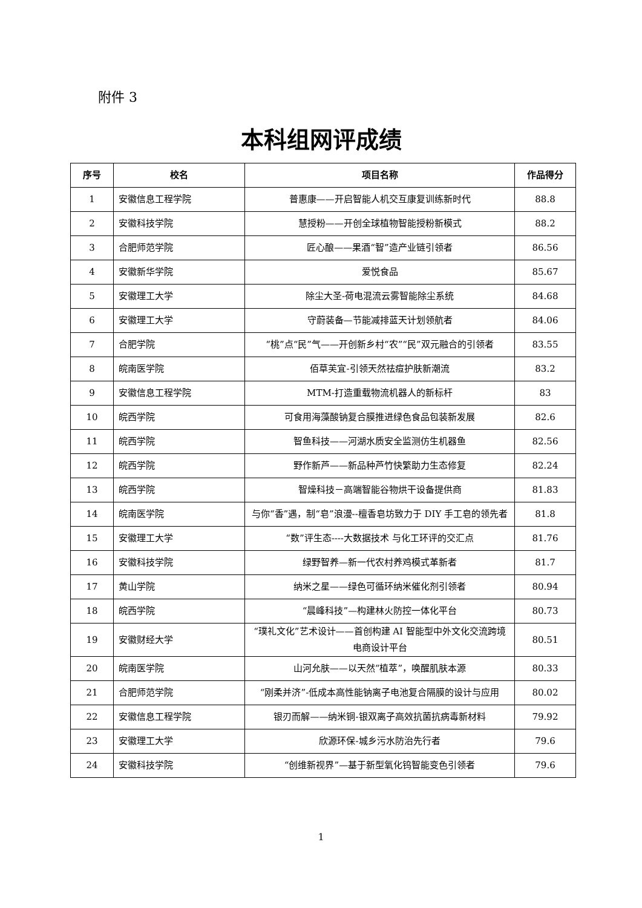附件 3
本科组网评成绩
| 序号 | 校名 | 项目名称 | 作品得分 |
| --- | --- | --- | --- |
| 1 | 安徽信息工程学院 | 普惠康——开启智能人机交互康复训练新时代 | 88.8 |
| 2 | 安徽科技学院 | 慧授粉——开创全球植物智能授粉新模式 | 88.2 |
| 3 | 合肥师范学院 | 匠心酿——果酒“智”造产业链引领者 | 86.56 |
| 4 | 安徽新华学院 | 爱悦食品 | 85.67 |
| 5 | 安徽理工大学 | 除尘大圣-荷电混流云雾智能除尘系统 | 84.68 |
| 6 | 安徽理工大学 | 守蔚装备—节能减排蓝天计划领航者 | 84.06 |
| 7 | 合肥学院 | “桃”点“民”气——开创新乡村“农”“民”双元融合的引领者 | 83.55 |
| 8 | 皖南医学院 | 佰草芙宜-引领天然祛痘护肤新潮流 | 83.2 |
| 9 | 安徽信息工程学院 | MTM-打造重载物流机器人的新标杆 | 83 |
| 10 | 皖西学院 | 可食用海藻酸钠复合膜推进绿色食品包装新发展 | 82.6 |
| 11 | 皖西学院 | 智鱼科技——河湖水质安全监测仿生机器鱼 | 82.56 |
| 12 | 皖西学院 | 野作新芦——新品种芦竹快繁助力生态修复 | 82.24 |
| 13 | 皖西学院 | 智燥科技－高端智能谷物烘干设备提供商 | 81.83 |
| 14 | 皖南医学院 | 与你“香”遇，制“皂”浪漫--檀香皂坊致力于 DIY 手工皂的领先者 | 81.8 |
| 15 | 安徽理工大学 | “数”评生态----大数据技术 与化工环评的交汇点 | 81.76 |
| 16 | 安徽科技学院 | 绿野智养—新一代农村养鸡模式革新者 | 81.7 |
| 17 | 黄山学院 | 纳米之星——绿色可循环纳米催化剂引领者 | 80.94 |
| 18 | 皖西学院 | “晨峰科技”—构建林火防控一体化平台 | 80.73 |
| 19 | 安徽财经大学 | “璞礼文化”艺术设计——首创构建 AI 智能型中外文化交流跨境电商设计平台 | 80.51 |
| 20 | 皖南医学院 | 山河允肤——以天然“植萃”，唤醒肌肤本源 | 80.33 |
| 21 | 合肥师范学院 | “刚柔并济”-低成本高性能钠离子电池复合隔膜的设计与应用 | 80.02 |
| 22 | 安徽信息工程学院 | 银刃而解——纳米铜-银双离子高效抗菌抗病毒新材料 | 79.92 |
| 23 | 安徽理工大学 | 欣源环保-城乡污水防治先行者 | 79.6 |
| 24 | 安徽科技学院 | “创维新视界”—基于新型氧化钨智能变色引领者 | 79.6 |
1